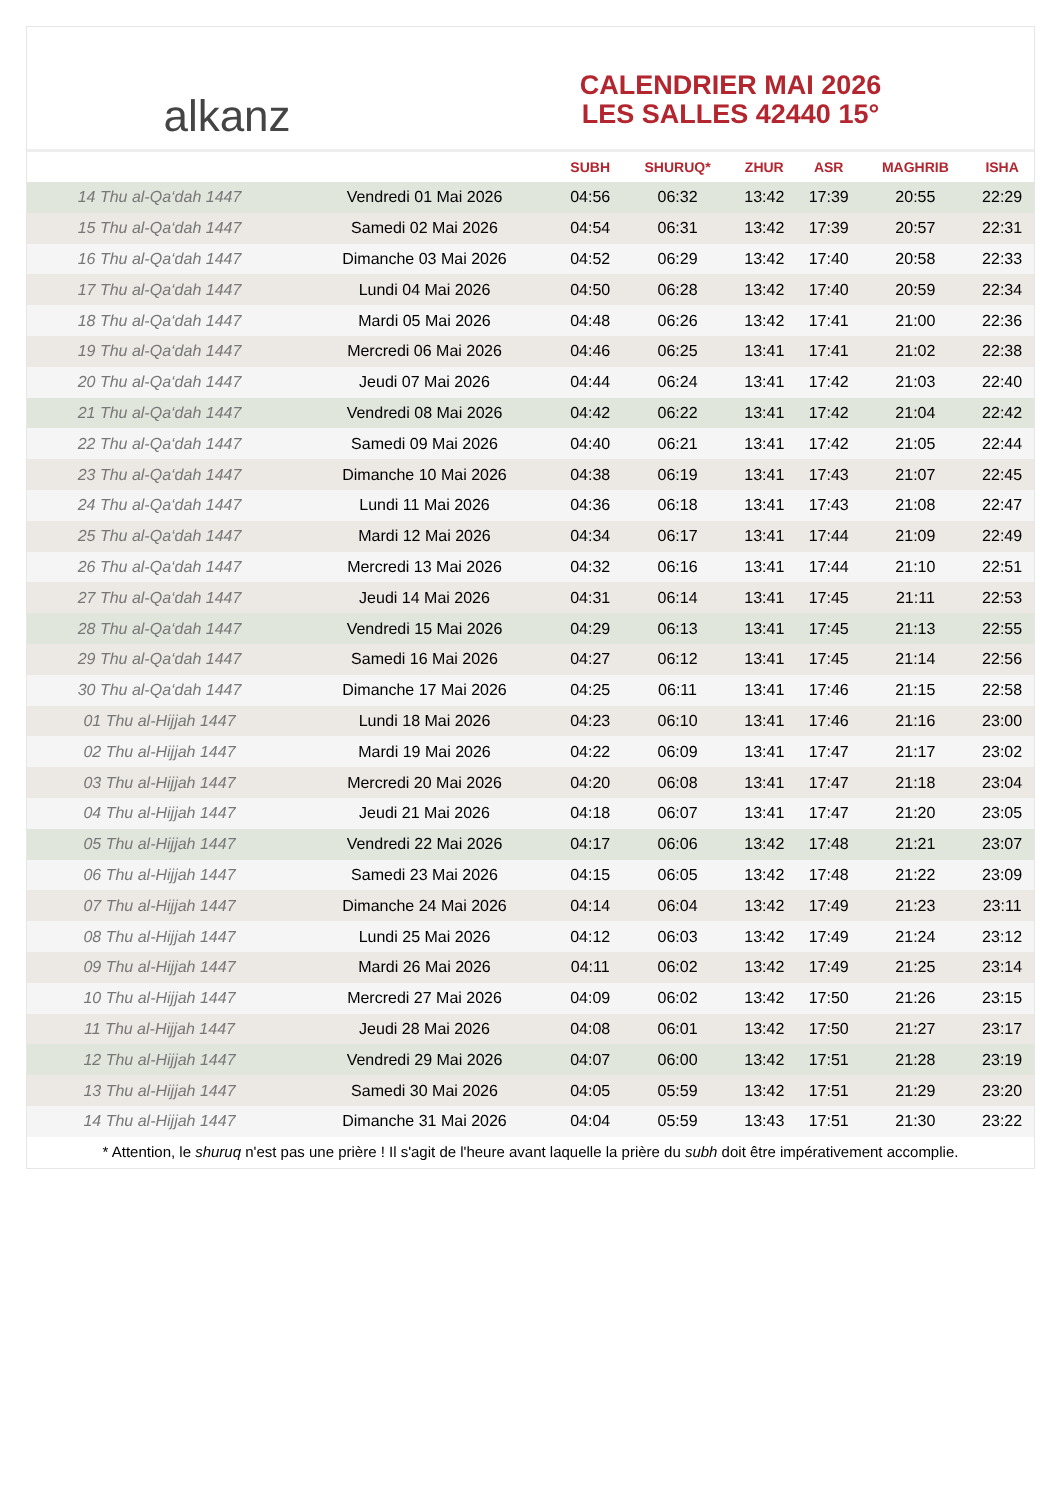alkanz
CALENDRIER MAI 2026
LES SALLES 42440 15°
| | | SUBH | SHURUQ* | ZHUR | ASR | MAGHRIB | ISHA |
| --- | --- | --- | --- | --- | --- | --- | --- |
| 14 Thu al-Qa‘dah 1447 | Vendredi 01 Mai 2026 | 04:56 | 06:32 | 13:42 | 17:39 | 20:55 | 22:29 |
| 15 Thu al-Qa‘dah 1447 | Samedi 02 Mai 2026 | 04:54 | 06:31 | 13:42 | 17:39 | 20:57 | 22:31 |
| 16 Thu al-Qa‘dah 1447 | Dimanche 03 Mai 2026 | 04:52 | 06:29 | 13:42 | 17:40 | 20:58 | 22:33 |
| 17 Thu al-Qa‘dah 1447 | Lundi 04 Mai 2026 | 04:50 | 06:28 | 13:42 | 17:40 | 20:59 | 22:34 |
| 18 Thu al-Qa‘dah 1447 | Mardi 05 Mai 2026 | 04:48 | 06:26 | 13:42 | 17:41 | 21:00 | 22:36 |
| 19 Thu al-Qa‘dah 1447 | Mercredi 06 Mai 2026 | 04:46 | 06:25 | 13:41 | 17:41 | 21:02 | 22:38 |
| 20 Thu al-Qa‘dah 1447 | Jeudi 07 Mai 2026 | 04:44 | 06:24 | 13:41 | 17:42 | 21:03 | 22:40 |
| 21 Thu al-Qa‘dah 1447 | Vendredi 08 Mai 2026 | 04:42 | 06:22 | 13:41 | 17:42 | 21:04 | 22:42 |
| 22 Thu al-Qa‘dah 1447 | Samedi 09 Mai 2026 | 04:40 | 06:21 | 13:41 | 17:42 | 21:05 | 22:44 |
| 23 Thu al-Qa‘dah 1447 | Dimanche 10 Mai 2026 | 04:38 | 06:19 | 13:41 | 17:43 | 21:07 | 22:45 |
| 24 Thu al-Qa‘dah 1447 | Lundi 11 Mai 2026 | 04:36 | 06:18 | 13:41 | 17:43 | 21:08 | 22:47 |
| 25 Thu al-Qa‘dah 1447 | Mardi 12 Mai 2026 | 04:34 | 06:17 | 13:41 | 17:44 | 21:09 | 22:49 |
| 26 Thu al-Qa‘dah 1447 | Mercredi 13 Mai 2026 | 04:32 | 06:16 | 13:41 | 17:44 | 21:10 | 22:51 |
| 27 Thu al-Qa‘dah 1447 | Jeudi 14 Mai 2026 | 04:31 | 06:14 | 13:41 | 17:45 | 21:11 | 22:53 |
| 28 Thu al-Qa‘dah 1447 | Vendredi 15 Mai 2026 | 04:29 | 06:13 | 13:41 | 17:45 | 21:13 | 22:55 |
| 29 Thu al-Qa‘dah 1447 | Samedi 16 Mai 2026 | 04:27 | 06:12 | 13:41 | 17:45 | 21:14 | 22:56 |
| 30 Thu al-Qa‘dah 1447 | Dimanche 17 Mai 2026 | 04:25 | 06:11 | 13:41 | 17:46 | 21:15 | 22:58 |
| 01 Thu al-Hijjah 1447 | Lundi 18 Mai 2026 | 04:23 | 06:10 | 13:41 | 17:46 | 21:16 | 23:00 |
| 02 Thu al-Hijjah 1447 | Mardi 19 Mai 2026 | 04:22 | 06:09 | 13:41 | 17:47 | 21:17 | 23:02 |
| 03 Thu al-Hijjah 1447 | Mercredi 20 Mai 2026 | 04:20 | 06:08 | 13:41 | 17:47 | 21:18 | 23:04 |
| 04 Thu al-Hijjah 1447 | Jeudi 21 Mai 2026 | 04:18 | 06:07 | 13:41 | 17:47 | 21:20 | 23:05 |
| 05 Thu al-Hijjah 1447 | Vendredi 22 Mai 2026 | 04:17 | 06:06 | 13:42 | 17:48 | 21:21 | 23:07 |
| 06 Thu al-Hijjah 1447 | Samedi 23 Mai 2026 | 04:15 | 06:05 | 13:42 | 17:48 | 21:22 | 23:09 |
| 07 Thu al-Hijjah 1447 | Dimanche 24 Mai 2026 | 04:14 | 06:04 | 13:42 | 17:49 | 21:23 | 23:11 |
| 08 Thu al-Hijjah 1447 | Lundi 25 Mai 2026 | 04:12 | 06:03 | 13:42 | 17:49 | 21:24 | 23:12 |
| 09 Thu al-Hijjah 1447 | Mardi 26 Mai 2026 | 04:11 | 06:02 | 13:42 | 17:49 | 21:25 | 23:14 |
| 10 Thu al-Hijjah 1447 | Mercredi 27 Mai 2026 | 04:09 | 06:02 | 13:42 | 17:50 | 21:26 | 23:15 |
| 11 Thu al-Hijjah 1447 | Jeudi 28 Mai 2026 | 04:08 | 06:01 | 13:42 | 17:50 | 21:27 | 23:17 |
| 12 Thu al-Hijjah 1447 | Vendredi 29 Mai 2026 | 04:07 | 06:00 | 13:42 | 17:51 | 21:28 | 23:19 |
| 13 Thu al-Hijjah 1447 | Samedi 30 Mai 2026 | 04:05 | 05:59 | 13:42 | 17:51 | 21:29 | 23:20 |
| 14 Thu al-Hijjah 1447 | Dimanche 31 Mai 2026 | 04:04 | 05:59 | 13:43 | 17:51 | 21:30 | 23:22 |
* Attention, le shuruq n'est pas une prière ! Il s'agit de l'heure avant laquelle la prière du subh doit être impérativement accomplie.